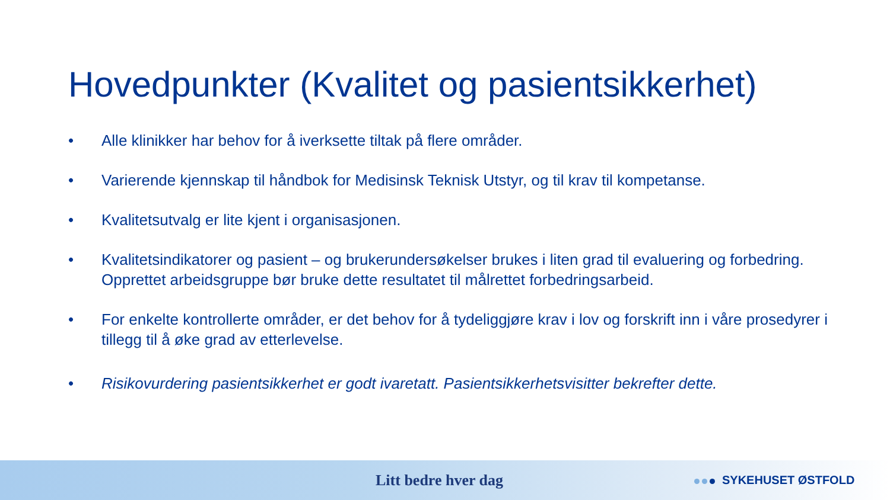Hovedpunkter (Kvalitet og pasientsikkerhet)
• Alle klinikker har behov for å iverksette tiltak på flere områder.
• Varierende kjennskap til håndbok for Medisinsk Teknisk Utstyr, og til krav til kompetanse.
• Kvalitetsutvalg er lite kjent i organisasjonen.
• Kvalitetsindikatorer og pasient – og brukerundersøkelser brukes i liten grad til evaluering og forbedring. Opprettet arbeidsgruppe bør bruke dette resultatet til målrettet forbedringsarbeid.
• For enkelte kontrollerte områder, er det behov for å tydeliggjøre krav i lov og forskrift inn i våre prosedyrer i tillegg til å øke grad av etterlevelse.
• Risikovurdering pasientsikkerhet er godt ivaretatt. Pasientsikkerhetsvisitter bekrefter dette.
Litt bedre hver dag SYKEHUSET ØSTFOLD